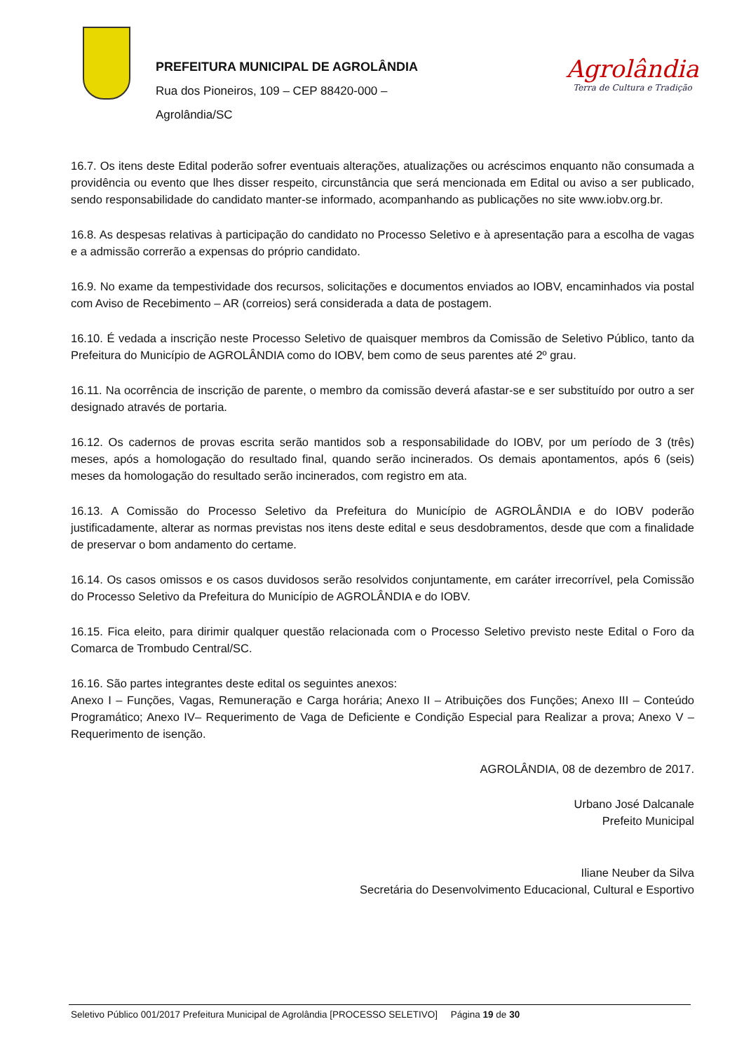PREFEITURA MUNICIPAL DE AGROLÂNDIA
Rua dos Pioneiros, 109 – CEP 88420-000 –
Agrolândia/SC
Agrolândia
Terra de Cultura e Tradição
16.7. Os itens deste Edital poderão sofrer eventuais alterações, atualizações ou acréscimos enquanto não consumada a providência ou evento que lhes disser respeito, circunstância que será mencionada em Edital ou aviso a ser publicado, sendo responsabilidade do candidato manter-se informado, acompanhando as publicações no site www.iobv.org.br.
16.8. As despesas relativas à participação do candidato no Processo Seletivo e à apresentação para a escolha de vagas e a admissão correrão a expensas do próprio candidato.
16.9. No exame da tempestividade dos recursos, solicitações e documentos enviados ao IOBV, encaminhados via postal com Aviso de Recebimento – AR (correios) será considerada a data de postagem.
16.10. É vedada a inscrição neste Processo Seletivo de quaisquer membros da Comissão de Seletivo Público, tanto da Prefeitura do Município de AGROLÂNDIA como do IOBV, bem como de seus parentes até 2º grau.
16.11. Na ocorrência de inscrição de parente, o membro da comissão deverá afastar-se e ser substituído por outro a ser designado através de portaria.
16.12. Os cadernos de provas escrita serão mantidos sob a responsabilidade do IOBV, por um período de 3 (três) meses, após a homologação do resultado final, quando serão incinerados. Os demais apontamentos, após 6 (seis) meses da homologação do resultado serão incinerados, com registro em ata.
16.13. A Comissão do Processo Seletivo da Prefeitura do Município de AGROLÂNDIA e do IOBV poderão justificadamente, alterar as normas previstas nos itens deste edital e seus desdobramentos, desde que com a finalidade de preservar o bom andamento do certame.
16.14. Os casos omissos e os casos duvidosos serão resolvidos conjuntamente, em caráter irrecorrível, pela Comissão do Processo Seletivo da Prefeitura do Município de AGROLÂNDIA e do IOBV.
16.15. Fica eleito, para dirimir qualquer questão relacionada com o Processo Seletivo previsto neste Edital o Foro da Comarca de Trombudo Central/SC.
16.16. São partes integrantes deste edital os seguintes anexos:
Anexo I – Funções, Vagas, Remuneração e Carga horária; Anexo II – Atribuições dos Funções; Anexo III – Conteúdo Programático; Anexo IV– Requerimento de Vaga de Deficiente e Condição Especial para Realizar a prova; Anexo V – Requerimento de isenção.
AGROLÂNDIA, 08 de dezembro de 2017.
Urbano José Dalcanale
Prefeito Municipal
Iliane Neuber da Silva
Secretária do Desenvolvimento Educacional, Cultural e Esportivo
Seletivo Público 001/2017 Prefeitura Municipal de Agrolândia [PROCESSO SELETIVO] Página 19 de 30